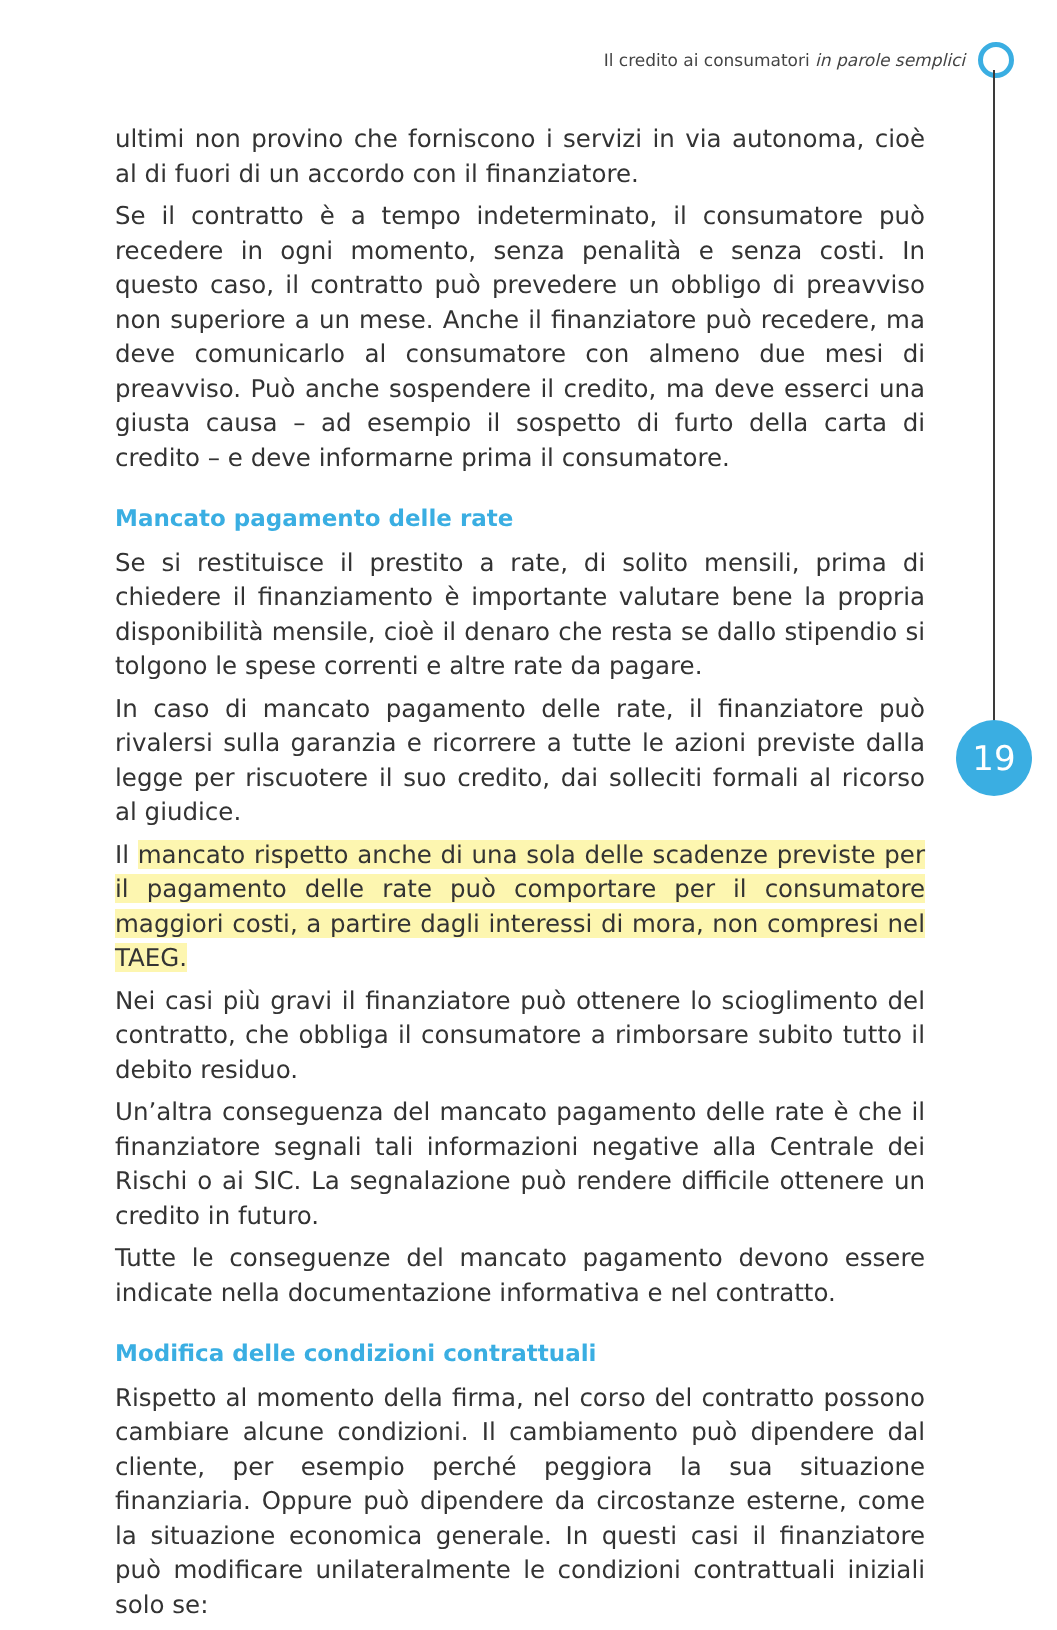Il credito ai consumatori in parole semplici
19
ultimi non provino che forniscono i servizi in via autonoma, cioè al di fuori di un accordo con il finanziatore.
Se il contratto è a tempo indeterminato, il consumatore può recedere in ogni momento, senza penalità e senza costi. In questo caso, il contratto può prevedere un obbligo di preavviso non superiore a un mese. Anche il finanziatore può recedere, ma deve comunicarlo al consumatore con almeno due mesi di preavviso. Può anche sospendere il credito, ma deve esserci una giusta causa – ad esempio il sospetto di furto della carta di credito – e deve informarne prima il consumatore.
Mancato pagamento delle rate
Se si restituisce il prestito a rate, di solito mensili, prima di chiedere il finanziamento è importante valutare bene la propria disponibilità mensile, cioè il denaro che resta se dallo stipendio si tolgono le spese correnti e altre rate da pagare.
In caso di mancato pagamento delle rate, il finanziatore può rivalersi sulla garanzia e ricorrere a tutte le azioni previste dalla legge per riscuotere il suo credito, dai solleciti formali al ricorso al giudice.
Il mancato rispetto anche di una sola delle scadenze previste per il pagamento delle rate può comportare per il consumatore maggiori costi, a partire dagli interessi di mora, non compresi nel TAEG.
Nei casi più gravi il finanziatore può ottenere lo scioglimento del contratto, che obbliga il consumatore a rimborsare subito tutto il debito residuo.
Un’altra conseguenza del mancato pagamento delle rate è che il finanziatore segnali tali informazioni negative alla Centrale dei Rischi o ai SIC. La segnalazione può rendere difficile ottenere un credito in futuro.
Tutte le conseguenze del mancato pagamento devono essere indicate nella documentazione informativa e nel contratto.
Modifica delle condizioni contrattuali
Rispetto al momento della firma, nel corso del contratto possono cambiare alcune condizioni. Il cambiamento può dipendere dal cliente, per esempio perché peggiora la sua situazione finanziaria. Oppure può dipendere da circostanze esterne, come la situazione economica generale. In questi casi il finanziatore può modificare unilateralmente le condizioni contrattuali iniziali solo se: